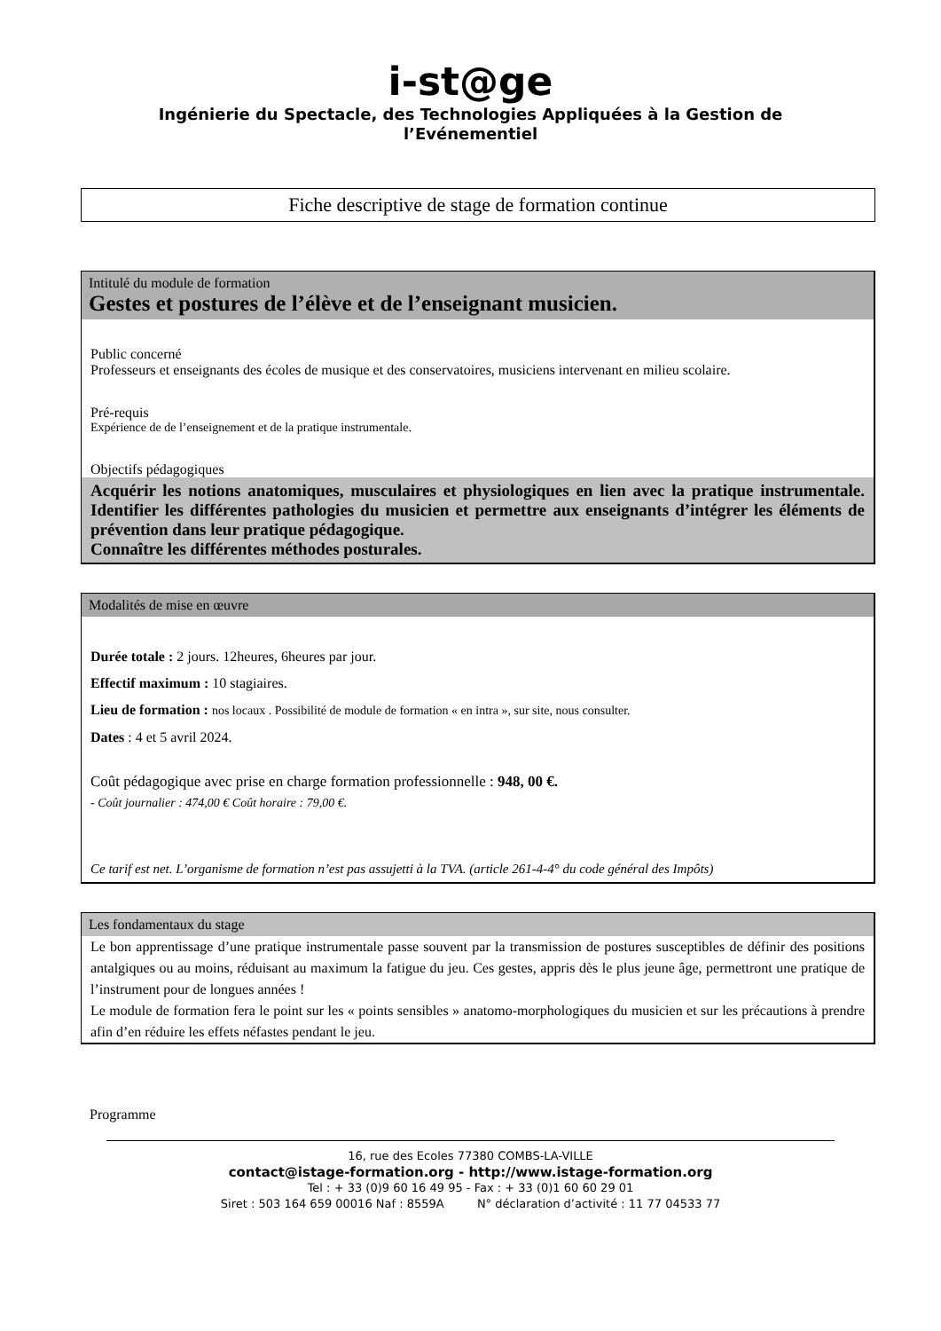i-st@ge
Ingénierie du Spectacle, des Technologies Appliquées à la Gestion de l’Evénementiel
Fiche descriptive de stage de formation continue
Intitulé du module de formation
Gestes et postures de l’élève et de l’enseignant musicien.
Public concerné
Professeurs et enseignants des écoles de musique et des conservatoires, musiciens intervenant en milieu scolaire.
Pré-requis
Expérience de de l’enseignement et de la pratique instrumentale.
Objectifs pédagogiques
Acquérir les notions anatomiques, musculaires et physiologiques en lien avec la pratique instrumentale. Identifier les différentes pathologies du musicien et permettre aux enseignants d’intégrer les éléments de prévention dans leur pratique pédagogique.
Connaître les différentes méthodes posturales.
Modalités de mise en œuvre
Durée totale : 2 jours. 12heures, 6heures par jour.
Effectif maximum : 10 stagiaires.
Lieu de formation : nos locaux . Possibilité de module de formation « en intra », sur site, nous consulter.
Dates : 4 et 5 avril 2024.
Coût pédagogique avec prise en charge formation professionnelle : 948, 00 €.
- Coût journalier : 474,00 € Coût horaire : 79,00 €.
Ce tarif est net. L’organisme de formation n’est pas assujetti à la TVA. (article 261-4-4° du code général des Impôts)
Les fondamentaux du stage
Le bon apprentissage d’une pratique instrumentale passe souvent par la transmission de postures susceptibles de définir des positions antalgiques ou au moins, réduisant au maximum la fatigue du jeu. Ces gestes, appris dès le plus jeune âge, permettront une pratique de l’instrument pour de longues années !
Le module de formation fera le point sur les « points sensibles » anatomo-morphologiques du musicien et sur les précautions à prendre afin d’en réduire les effets néfastes pendant le jeu.
Programme
16, rue des Ecoles 77380 COMBS-LA-VILLE
contact@istage-formation.org - http://www.istage-formation.org
Tel : + 33 (0)9 60 16 49 95 - Fax : + 33 (0)1 60 60 29 01
Siret : 503 164 659 00016 Naf : 8559A N° déclaration d’activité : 11 77 04533 77